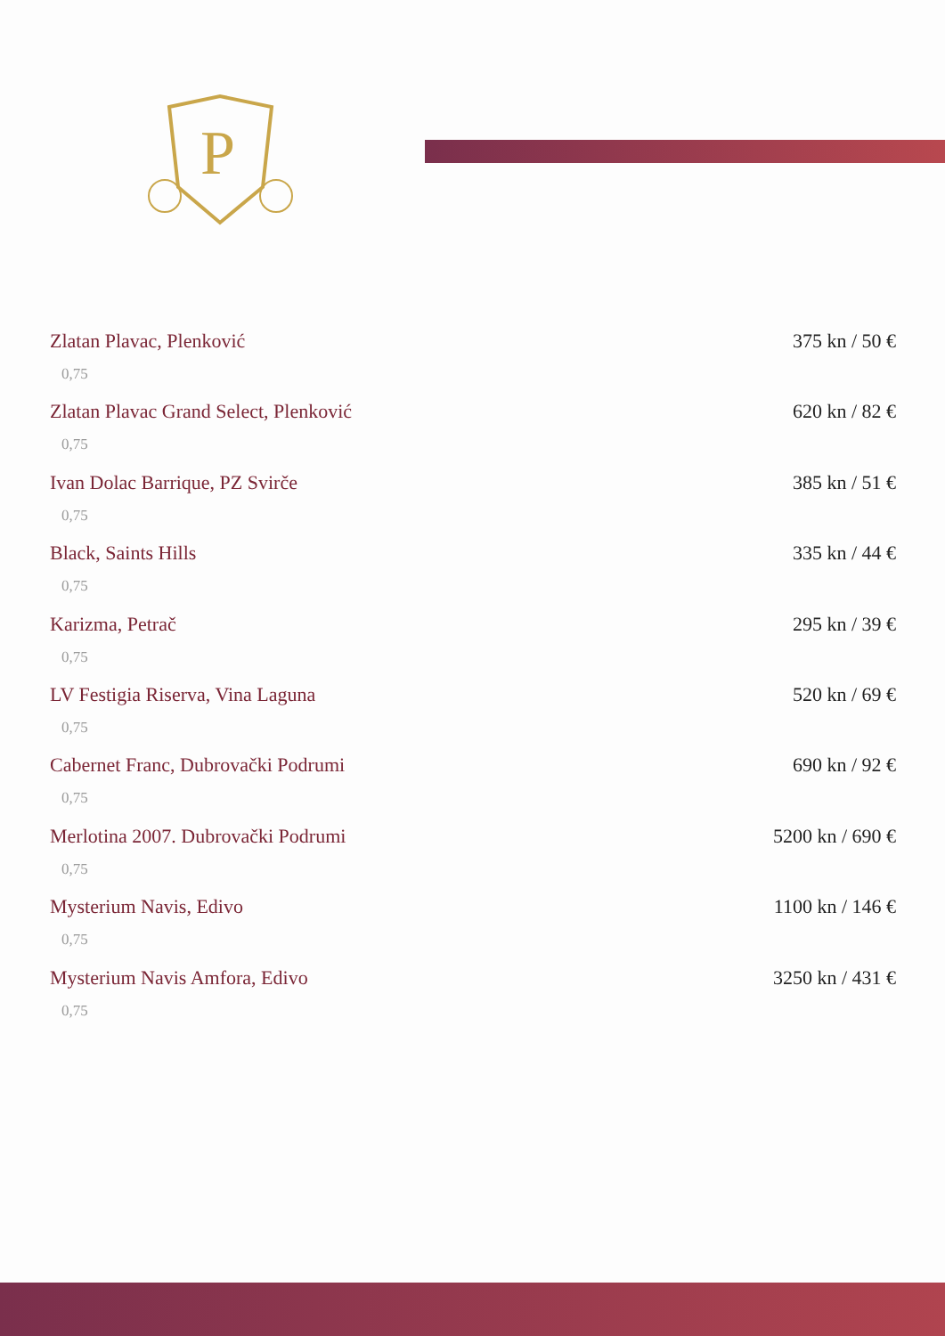P
Zlatan Plavac, Plenković 375 kn / 50 €
0,75
Zlatan Plavac Grand Select, Plenković 620 kn / 82 €
0,75
Ivan Dolac Barrique, PZ Svirče 385 kn / 51 €
0,75
Black, Saints Hills 335 kn / 44 €
0,75
Karizma, Petrač 295 kn / 39 €
0,75
LV Festigia Riserva, Vina Laguna 520 kn / 69 €
0,75
Cabernet Franc, Dubrovački Podrumi 690 kn / 92 €
0,75
Merlotina 2007. Dubrovački Podrumi 5200 kn / 690 €
0,75
Mysterium Navis, Edivo 1100 kn / 146 €
0,75
Mysterium Navis Amfora, Edivo 3250 kn / 431 €
0,75